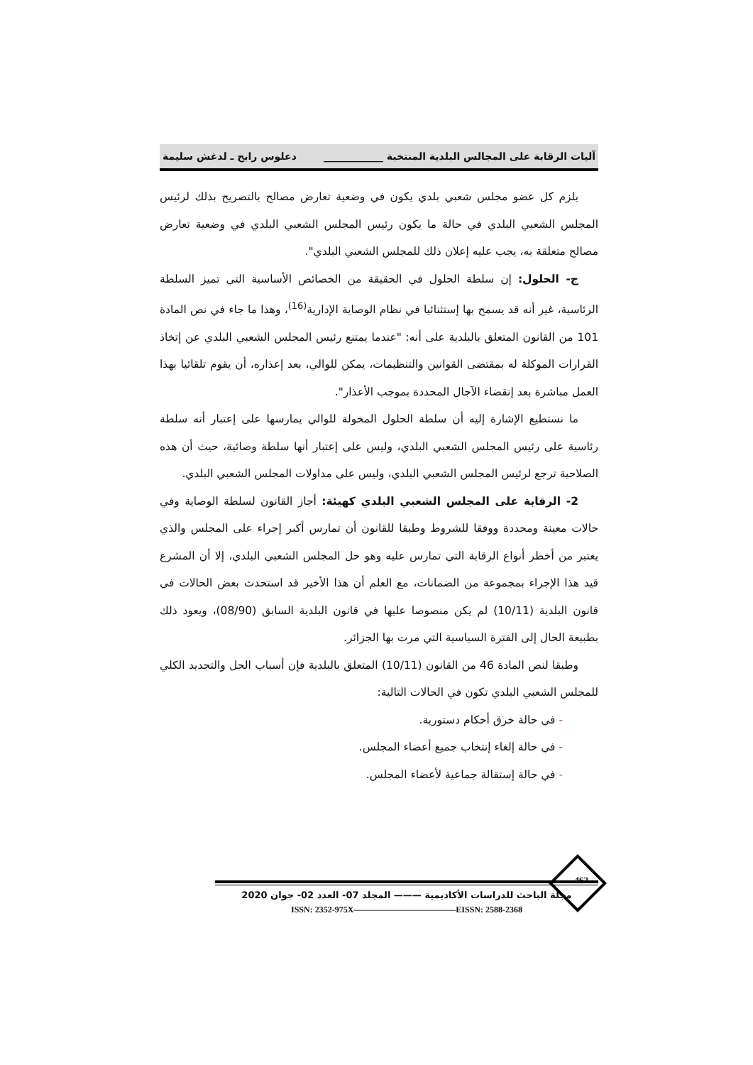آليات الرقابة على المجالس البلدية المنتخبة ____________ دعلوس رابح ـ لدغش سليمة
يلزم كل عضو مجلس شعبي بلدي يكون في وضعية تعارض مصالح بالتصريح بذلك لرئيس المجلس الشعبي البلدي في حالة ما يكون رئيس المجلس الشعبي البلدي في وضعية تعارض مصالح متعلقة به، يجب عليه إعلان ذلك للمجلس الشعبي البلدي".
ج- الحلول: إن سلطة الحلول في الحقيقة من الخصائص الأساسية التي تميز السلطة الرئاسية، غير أنه قد يسمح بها إستثنائيا في نظام الوصاية الإدارية<sup>(16)</sup>، وهذا ما جاء في نص المادة 101 من القانون المتعلق بالبلدية على أنه: "عندما يمتنع رئيس المجلس الشعبي البلدي عن إتخاذ القرارات الموكلة له بمقتضى القوانين والتنظيمات، يمكن للوالي، بعد إعذاره، أن يقوم تلقائيا بهذا العمل مباشرة بعد إنقضاء الآجال المحددة بموجب الأعذار".
ما نستطيع الإشارة إليه أن سلطة الحلول المخولة للوالي يمارسها على إعتبار أنه سلطة رئاسية على رئيس المجلس الشعبي البلدي، وليس على إعتبار أنها سلطة وصائية، حيث أن هذه الصلاحية ترجع لرئيس المجلس الشعبي البلدي، وليس على مداولات المجلس الشعبي البلدي.
2- الرقابة على المجلس الشعبي البلدي كهيئة: أجاز القانون لسلطة الوصاية وفي حالات معينة ومحددة ووفقا للشروط وطبقا للقانون أن تمارس أكبر إجراء على المجلس والذي يعتبر من أخطر أنواع الرقابة التي تمارس عليه وهو حل المجلس الشعبي البلدي، إلا أن المشرع قيد هذا الإجراء بمجموعة من الضمانات، مع العلم أن هذا الأخير قد استحدث بعض الحالات في قانون البلدية (10/11) لم يكن منصوصا عليها في قانون البلدية السابق (08/90)، ويعود ذلك بطبيعة الحال إلى الفترة السياسية التي مرت بها الجزائر.
وطبقا لنص المادة 46 من القانون (10/11) المتعلق بالبلدية فإن أسباب الحل والتجديد الكلي للمجلس الشعبي البلدي تكون في الحالات التالية:
- في حالة خرق أحكام دستورية.
- في حالة إلغاء إنتخاب جميع أعضاء المجلس.
- في حالة إستقالة جماعية لأعضاء المجلس.
462
مجلة الباحث للدراسات الأكاديمية ——— المجلد 07- العدد 02- جوان 2020
ISSN: 2352-975X————————————EISSN: 2588-2368